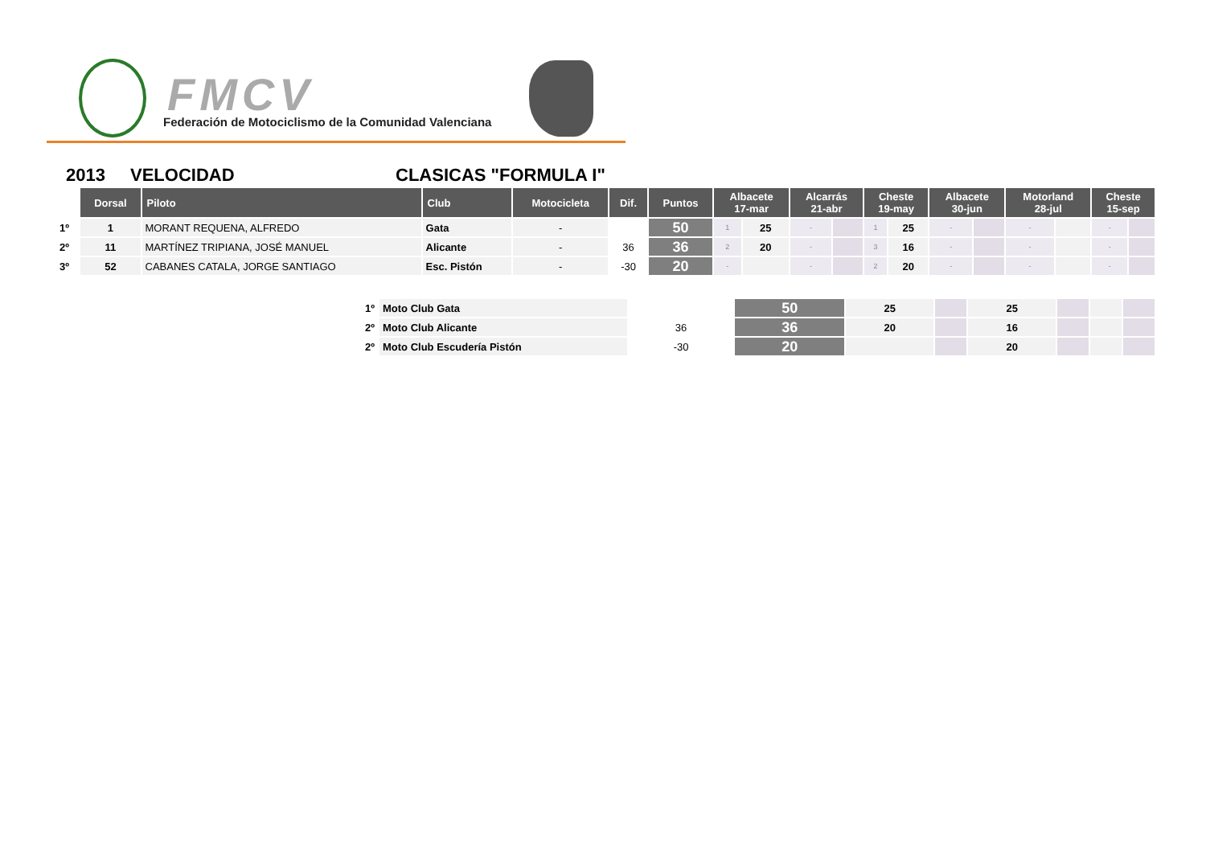FMCV
Federación de Motociclismo de la Comunidad Valenciana
2013 VELOCIDAD CLASICAS "FORMULA I"
| | Dorsal | Piloto | Club | Motocicleta | Dif. | Puntos | Albacete 17-mar | | Alcarrás 21-abr | | Cheste 19-may | | Albacete 30-jun | | Motorland 28-jul | | Cheste 15-sep | |
| --- | --- | --- | --- | --- | --- | --- | --- | --- | --- | --- | --- | --- | --- | --- | --- | --- | --- | --- |
| 1º | 1 | MORANT REQUENA, ALFREDO | Gata | - | | 50 | 1 | 25 | - | | 1 | 25 | - | | - | | - | |
| 2º | 11 | MARTÍNEZ TRIPIANA, JOSÉ MANUEL | Alicante | - | 36 | 36 | 2 | 20 | - | | 3 | 16 | - | | - | | - | |
| 3º | 52 | CABANES CATALA, JORGE SANTIAGO | Esc. Pistón | - | -30 | 20 | - | | - | | 2 | 20 | - | | - | | - | |
| 1º | Moto Club Gata | | 50 | 25 | | 25 | | | |
| 2º | Moto Club Alicante | 36 | 36 | 20 | | 16 | | | |
| 2º | Moto Club Escudería Pistón | -30 | 20 | | | 20 | | | |